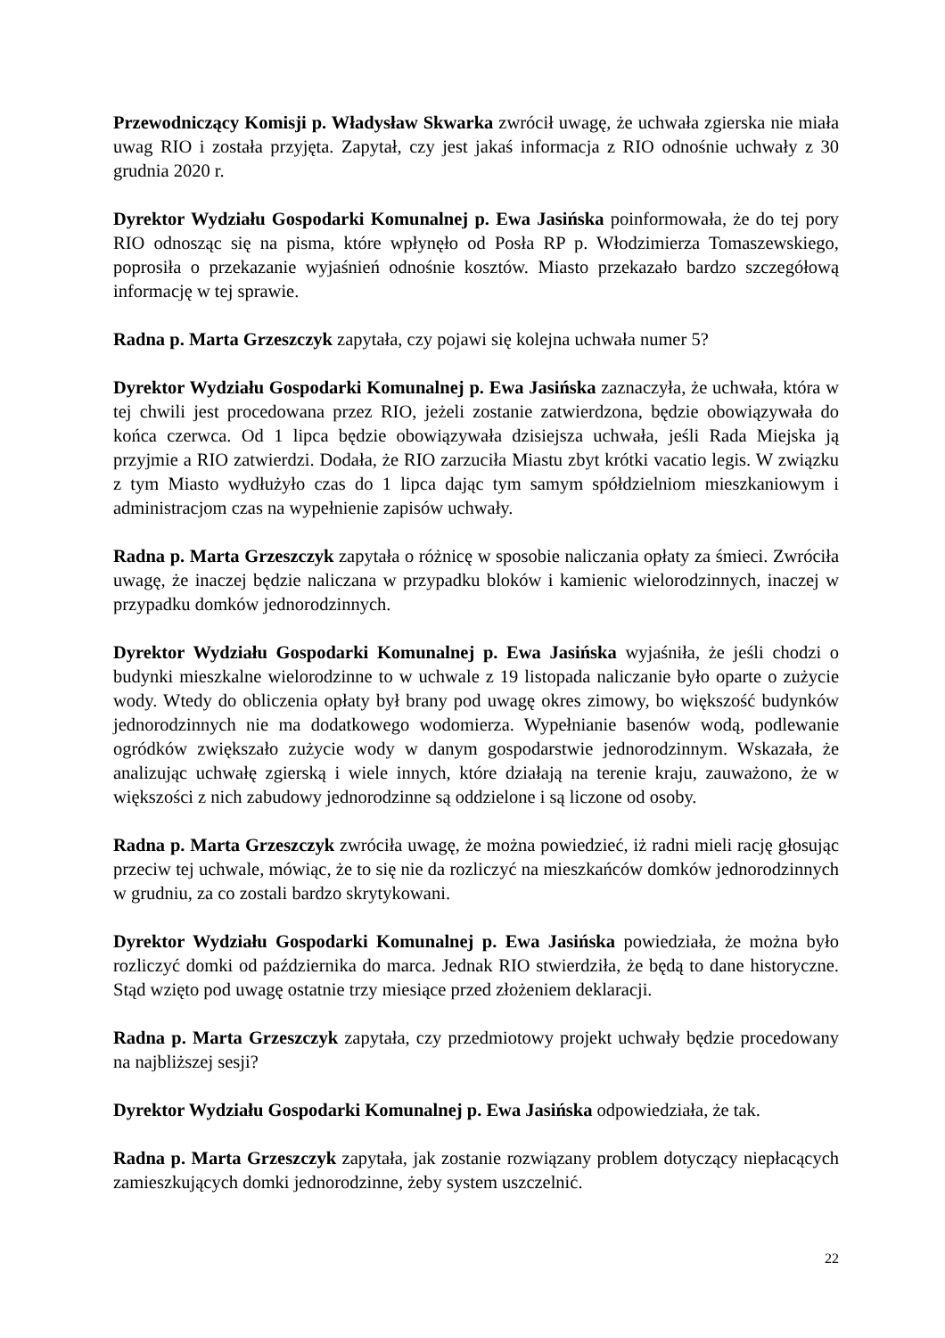Przewodniczący Komisji p. Władysław Skwarka zwrócił uwagę, że uchwała zgierska nie miała uwag RIO i została przyjęta. Zapytał, czy jest jakaś informacja z RIO odnośnie uchwały z 30 grudnia 2020 r.
Dyrektor Wydziału Gospodarki Komunalnej p. Ewa Jasińska poinformowała, że do tej pory RIO odnosząc się na pisma, które wpłynęło od Posła RP p. Włodzimierza Tomaszewskiego, poprosiła o przekazanie wyjaśnień odnośnie kosztów. Miasto przekazało bardzo szczegółową informację w tej sprawie.
Radna p. Marta Grzeszczyk zapytała, czy pojawi się kolejna uchwała numer 5?
Dyrektor Wydziału Gospodarki Komunalnej p. Ewa Jasińska zaznaczyła, że uchwała, która w tej chwili jest procedowana przez RIO, jeżeli zostanie zatwierdzona, będzie obowiązywała do końca czerwca. Od 1 lipca będzie obowiązywała dzisiejsza uchwała, jeśli Rada Miejska ją przyjmie a RIO zatwierdzi. Dodała, że RIO zarzuciła Miastu zbyt krótki vacatio legis. W związku z tym Miasto wydłużyło czas do 1 lipca dając tym samym spółdzielniom mieszkaniowym i administracjom czas na wypełnienie zapisów uchwały.
Radna p. Marta Grzeszczyk zapytała o różnicę w sposobie naliczania opłaty za śmieci. Zwróciła uwagę, że inaczej będzie naliczana w przypadku bloków i kamienic wielorodzinnych, inaczej w przypadku domków jednorodzinnych.
Dyrektor Wydziału Gospodarki Komunalnej p. Ewa Jasińska wyjaśniła, że jeśli chodzi o budynki mieszkalne wielorodzinne to w uchwale z 19 listopada naliczanie było oparte o zużycie wody. Wtedy do obliczenia opłaty był brany pod uwagę okres zimowy, bo większość budynków jednorodzinnych nie ma dodatkowego wodomierza. Wypełnianie basenów wodą, podlewanie ogródków zwiększało zużycie wody w danym gospodarstwie jednorodzinnym. Wskazała, że analizując uchwałę zgierską i wiele innych, które działają na terenie kraju, zauważono, że w większości z nich zabudowy jednorodzinne są oddzielone i są liczone od osoby.
Radna p. Marta Grzeszczyk zwróciła uwagę, że można powiedzieć, iż radni mieli rację głosując przeciw tej uchwale, mówiąc, że to się nie da rozliczyć na mieszkańców domków jednorodzinnych w grudniu, za co zostali bardzo skrytykowani.
Dyrektor Wydziału Gospodarki Komunalnej p. Ewa Jasińska powiedziała, że można było rozliczyć domki od października do marca. Jednak RIO stwierdziła, że będą to dane historyczne. Stąd wzięto pod uwagę ostatnie trzy miesiące przed złożeniem deklaracji.
Radna p. Marta Grzeszczyk zapytała, czy przedmiotowy projekt uchwały będzie procedowany na najbliższej sesji?
Dyrektor Wydziału Gospodarki Komunalnej p. Ewa Jasińska odpowiedziała, że tak.
Radna p. Marta Grzeszczyk zapytała, jak zostanie rozwiązany problem dotyczący niepłacących zamieszkujących domki jednorodzinne, żeby system uszczelnić.
22